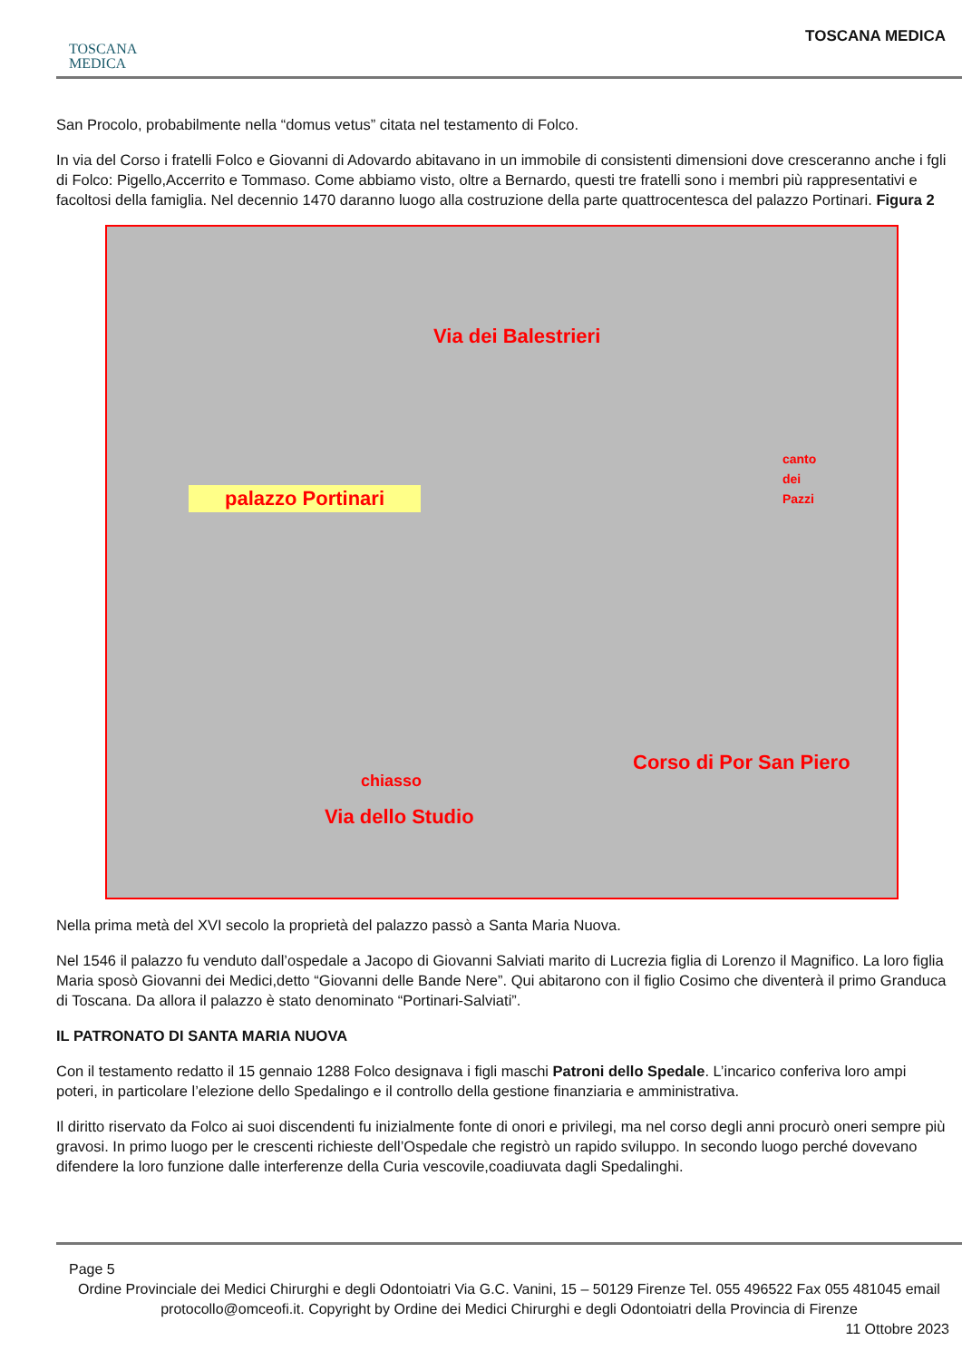TOSCANA
MEDICA
TOSCANA MEDICA
San Procolo, probabilmente nella “domus vetus” citata nel testamento di Folco.
In via del Corso i fratelli Folco e Giovanni di Adovardo abitavano in un immobile di consistenti dimensioni dove cresceranno anche i fgli di Folco: Pigello,Accerrito e Tommaso. Come abbiamo visto, oltre a Bernardo, questi tre fratelli sono i membri più rappresentativi e facoltosi della famiglia. Nel decennio 1470 daranno luogo alla costruzione della parte quattrocentesca del palazzo Portinari. Figura 2
Via dei Balestrieri
palazzo Portinari
canto
dei
Pazzi
Corso di Por San Piero
chiasso
Via dello Studio
Nella prima metà del XVI secolo la proprietà del palazzo passò a Santa Maria Nuova.
Nel 1546 il palazzo fu venduto dall’ospedale a Jacopo di Giovanni Salviati marito di Lucrezia figlia di Lorenzo il Magnifico. La loro figlia Maria sposò Giovanni dei Medici,detto “Giovanni delle Bande Nere”. Qui abitarono con il figlio Cosimo che diventerà il primo Granduca di Toscana. Da allora il palazzo è stato denominato “Portinari-Salviati”.
IL PATRONATO DI SANTA MARIA NUOVA
Con il testamento redatto il 15 gennaio 1288 Folco designava i figli maschi Patroni dello Spedale. L’incarico conferiva loro ampi poteri, in particolare l’elezione dello Spedalingo e il controllo della gestione finanziaria e amministrativa.
Il diritto riservato da Folco ai suoi discendenti fu inizialmente fonte di onori e privilegi, ma nel corso degli anni procurò oneri sempre più gravosi. In primo luogo per le crescenti richieste dell’Ospedale che registrò un rapido sviluppo. In secondo luogo perché dovevano difendere la loro funzione dalle interferenze della Curia vescovile,coadiuvata dagli Spedalinghi.
Page 5
Ordine Provinciale dei Medici Chirurghi e degli Odontoiatri Via G.C. Vanini, 15 – 50129 Firenze Tel. 055 496522 Fax 055 481045 email protocollo@omceofi.it. Copyright by Ordine dei Medici Chirurghi e degli Odontoiatri della Provincia di Firenze
11 Ottobre 2023